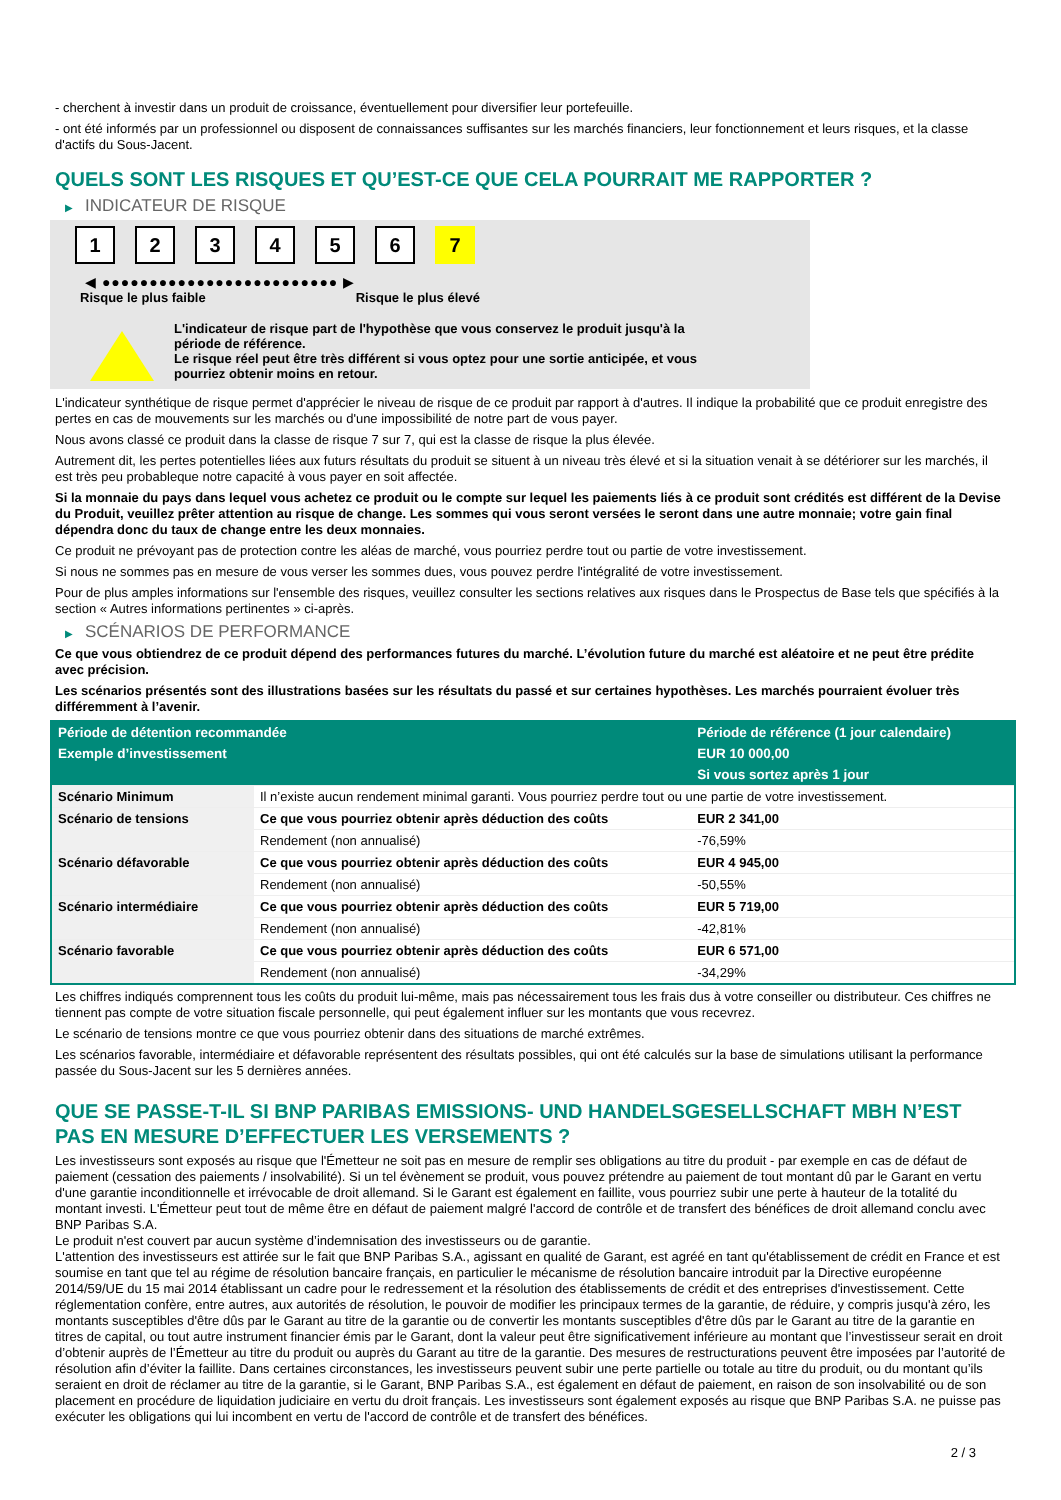- cherchent à investir dans un produit de croissance, éventuellement pour diversifier leur portefeuille.
- ont été informés par un professionnel ou disposent de connaissances suffisantes sur les marchés financiers, leur fonctionnement et leurs risques, et la classe d'actifs du Sous-Jacent.
QUELS SONT LES RISQUES ET QU’EST-CE QUE CELA POURRAIT ME RAPPORTER ?
▶ INDICATEUR DE RISQUE
1 2 3 4 5 6 7
◀ ●●●●●●●●●●●●●●●●●●●●●●●●● ▶
Risque le plus faible Risque le plus élevé
L'indicateur de risque part de l'hypothèse que vous conservez le produit jusqu'à la
période de référence.
Le risque réel peut être très différent si vous optez pour une sortie anticipée, et vous
pourriez obtenir moins en retour.
L'indicateur synthétique de risque permet d'apprécier le niveau de risque de ce produit par rapport à d'autres. Il indique la probabilité que ce produit enregistre des pertes en cas de mouvements sur les marchés ou d'une impossibilité de notre part de vous payer.
Nous avons classé ce produit dans la classe de risque 7 sur 7, qui est la classe de risque la plus élevée.
Autrement dit, les pertes potentielles liées aux futurs résultats du produit se situent à un niveau très élevé et si la situation venait à se détériorer sur les marchés, il est très peu probableque notre capacité à vous payer en soit affectée.
Si la monnaie du pays dans lequel vous achetez ce produit ou le compte sur lequel les paiements liés à ce produit sont crédités est différent de la Devise du Produit, veuillez prêter attention au risque de change. Les sommes qui vous seront versées le seront dans une autre monnaie; votre gain final dépendra donc du taux de change entre les deux monnaies.
Ce produit ne prévoyant pas de protection contre les aléas de marché, vous pourriez perdre tout ou partie de votre investissement.
Si nous ne sommes pas en mesure de vous verser les sommes dues, vous pouvez perdre l'intégralité de votre investissement.
Pour de plus amples informations sur l'ensemble des risques, veuillez consulter les sections relatives aux risques dans le Prospectus de Base tels que spécifiés à la section « Autres informations pertinentes » ci-après.
▶ SCÉNARIOS DE PERFORMANCE
Ce que vous obtiendrez de ce produit dépend des performances futures du marché. L’évolution future du marché est aléatoire et ne peut être prédite avec précision.
Les scénarios présentés sont des illustrations basées sur les résultats du passé et sur certaines hypothèses. Les marchés pourraient évoluer très différemment à l’avenir.
| Période de détention recommandée | | Période de référence (1 jour calendaire) |
| --- | --- | --- |
| Exemple d’investissement | | EUR 10 000,00 |
| | | Si vous sortez après 1 jour |
| Scénario Minimum | Il n’existe aucun rendement minimal garanti. Vous pourriez perdre tout ou une partie de votre investissement. | |
| Scénario de tensions | Ce que vous pourriez obtenir après déduction des coûts | EUR 2 341,00 |
| | Rendement (non annualisé) | -76,59% |
| Scénario défavorable | Ce que vous pourriez obtenir après déduction des coûts | EUR 4 945,00 |
| | Rendement (non annualisé) | -50,55% |
| Scénario intermédiaire | Ce que vous pourriez obtenir après déduction des coûts | EUR 5 719,00 |
| | Rendement (non annualisé) | -42,81% |
| Scénario favorable | Ce que vous pourriez obtenir après déduction des coûts | EUR 6 571,00 |
| | Rendement (non annualisé) | -34,29% |
Les chiffres indiqués comprennent tous les coûts du produit lui-même, mais pas nécessairement tous les frais dus à votre conseiller ou distributeur. Ces chiffres ne tiennent pas compte de votre situation fiscale personnelle, qui peut également influer sur les montants que vous recevrez.
Le scénario de tensions montre ce que vous pourriez obtenir dans des situations de marché extrêmes.
Les scénarios favorable, intermédiaire et défavorable représentent des résultats possibles, qui ont été calculés sur la base de simulations utilisant la performance passée du Sous-Jacent sur les 5 dernières années.
QUE SE PASSE-T-IL SI BNP PARIBAS EMISSIONS- UND HANDELSGESELLSCHAFT MBH N’EST PAS EN MESURE D’EFFECTUER LES VERSEMENTS ?
Les investisseurs sont exposés au risque que l'Émetteur ne soit pas en mesure de remplir ses obligations au titre du produit - par exemple en cas de défaut de paiement (cessation des paiements / insolvabilité). Si un tel évènement se produit, vous pouvez prétendre au paiement de tout montant dû par le Garant en vertu d'une garantie inconditionnelle et irrévocable de droit allemand. Si le Garant est également en faillite, vous pourriez subir une perte à hauteur de la totalité du montant investi. L'Émetteur peut tout de même être en défaut de paiement malgré l'accord de contrôle et de transfert des bénéfices de droit allemand conclu avec BNP Paribas S.A.
Le produit n'est couvert par aucun système d’indemnisation des investisseurs ou de garantie.
L'attention des investisseurs est attirée sur le fait que BNP Paribas S.A., agissant en qualité de Garant, est agréé en tant qu'établissement de crédit en France et est soumise en tant que tel au régime de résolution bancaire français, en particulier le mécanisme de résolution bancaire introduit par la Directive européenne 2014/59/UE du 15 mai 2014 établissant un cadre pour le redressement et la résolution des établissements de crédit et des entreprises d'investissement. Cette réglementation confère, entre autres, aux autorités de résolution, le pouvoir de modifier les principaux termes de la garantie, de réduire, y compris jusqu'à zéro, les montants susceptibles d'être dûs par le Garant au titre de la garantie ou de convertir les montants susceptibles d'être dûs par le Garant au titre de la garantie en titres de capital, ou tout autre instrument financier émis par le Garant, dont la valeur peut être significativement inférieure au montant que l’investisseur serait en droit d’obtenir auprès de l’Émetteur au titre du produit ou auprès du Garant au titre de la garantie. Des mesures de restructurations peuvent être imposées par l’autorité de résolution afin d’éviter la faillite. Dans certaines circonstances, les investisseurs peuvent subir une perte partielle ou totale au titre du produit, ou du montant qu’ils seraient en droit de réclamer au titre de la garantie, si le Garant, BNP Paribas S.A., est également en défaut de paiement, en raison de son insolvabilité ou de son placement en procédure de liquidation judiciaire en vertu du droit français. Les investisseurs sont également exposés au risque que BNP Paribas S.A. ne puisse pas exécuter les obligations qui lui incombent en vertu de l'accord de contrôle et de transfert des bénéfices.
2 / 3